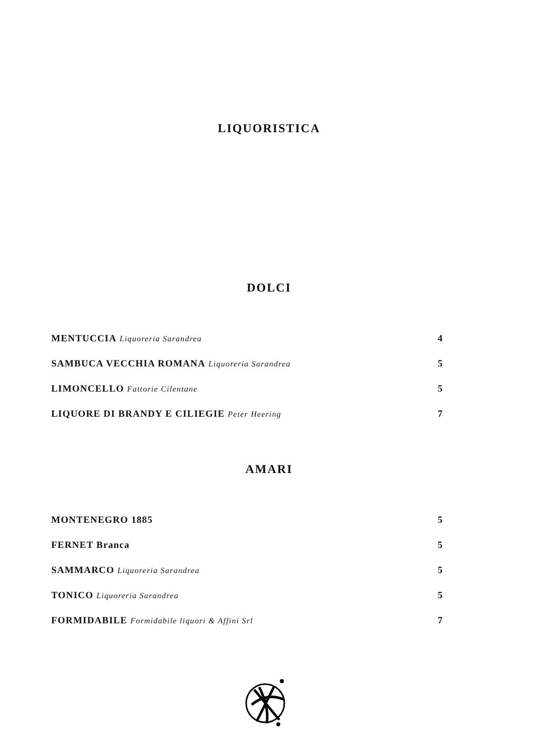LIQUORISTICA
DOLCI
MENTUCCIA Liquoreria Sarandrea 4
SAMBUCA VECCHIA ROMANA Liquoreria Sarandrea 5
LIMONCELLO Fattorie Cilentane 5
LIQUORE DI BRANDY E CILIEGIE Peter Heering 7
AMARI
MONTENEGRO 1885 5
FERNET Branca 5
SAMMARCO Liquoreria Sarandrea 5
TONICO Liquoreria Sarandrea 5
FORMIDABILE Formidabile liquori & Affini Srl 7